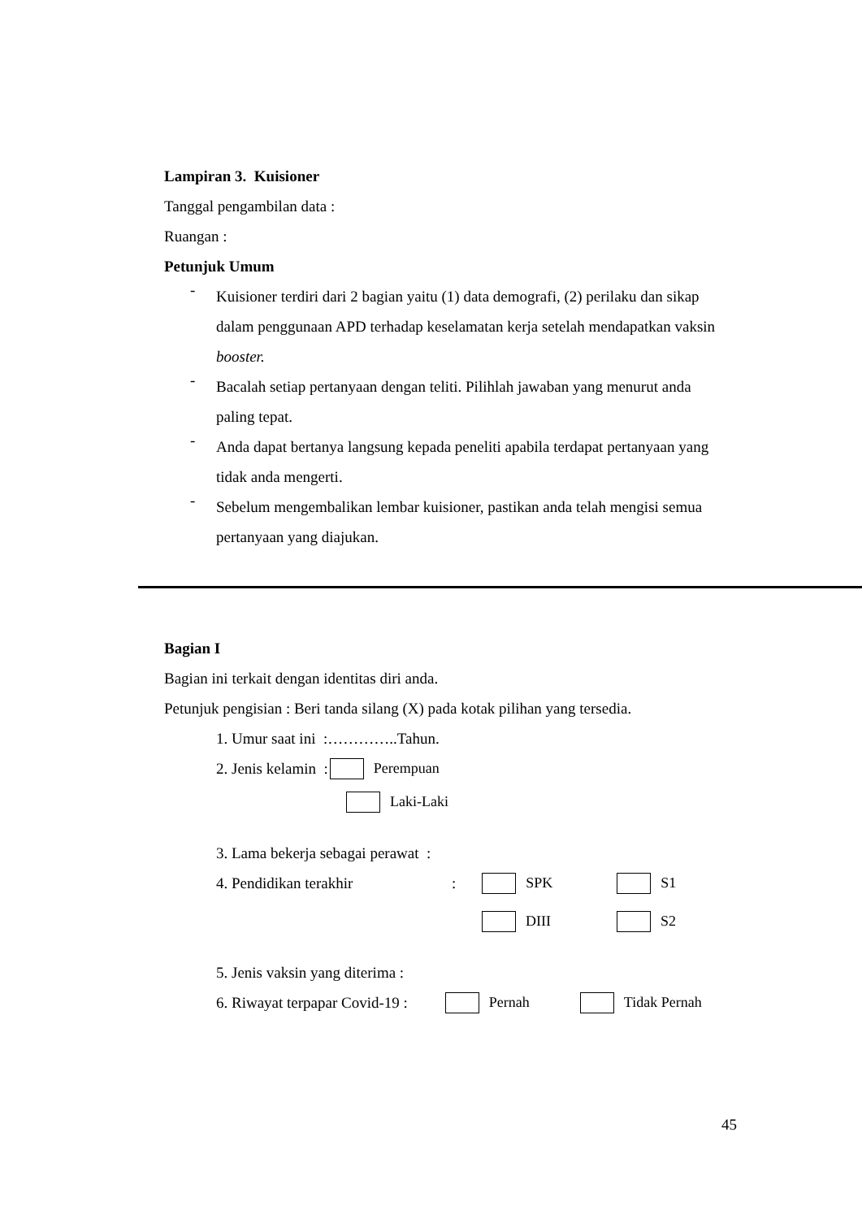Lampiran 3. Kuisioner
Tanggal pengambilan data :
Ruangan :
Petunjuk Umum
-
Kuisioner terdiri dari 2 bagian yaitu (1) data demografi, (2) perilaku dan sikap dalam penggunaan APD terhadap keselamatan kerja setelah mendapatkan vaksin booster.
-
Bacalah setiap pertanyaan dengan teliti. Pilihlah jawaban yang menurut anda paling tepat.
-
Anda dapat bertanya langsung kepada peneliti apabila terdapat pertanyaan yang tidak anda mengerti.
-
Sebelum mengembalikan lembar kuisioner, pastikan anda telah mengisi semua pertanyaan yang diajukan.
Bagian I
Bagian ini terkait dengan identitas diri anda.
Petunjuk pengisian : Beri tanda silang (X) pada kotak pilihan yang tersedia.
1. Umur saat ini :…………..Tahun.
2. Jenis kelamin : Perempuan
Laki-Laki
3. Lama bekerja sebagai perawat :
4. Pendidikan terakhir: SPK S1
DIII S2
5. Jenis vaksin yang diterima :
6. Riwayat terpapar Covid-19 : Pernah Tidak Pernah
45